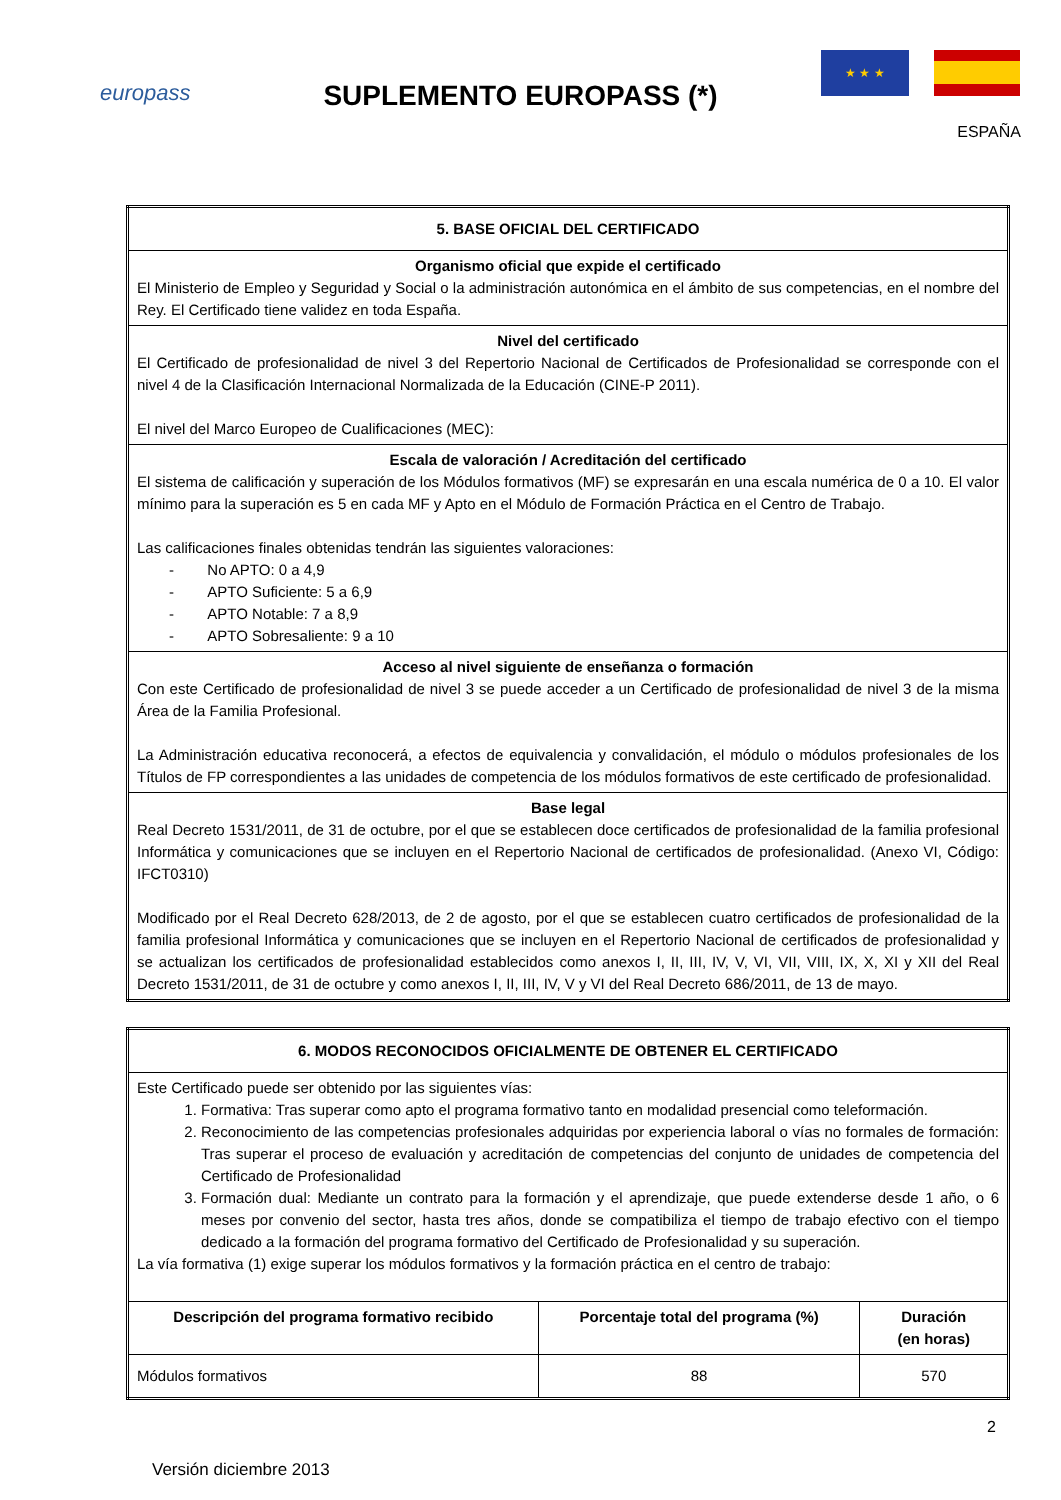europass
SUPLEMENTO EUROPASS (*)
★ ★ ★
ESPAÑA
| 5. BASE OFICIAL DEL CERTIFICADO |
| Organismo oficial que expide el certificado El Ministerio de Empleo y Seguridad y Social o la administración autonómica en el ámbito de sus competencias, en el nombre del Rey. El Certificado tiene validez en toda España. |
| Nivel del certificado El Certificado de profesionalidad de nivel 3 del Repertorio Nacional de Certificados de Profesionalidad se corresponde con el nivel 4 de la Clasificación Internacional Normalizada de la Educación (CINE-P 2011). El nivel del Marco Europeo de Cualificaciones (MEC): |
| Escala de valoración / Acreditación del certificado El sistema de calificación y superación de los Módulos formativos (MF) se expresarán en una escala numérica de 0 a 10. El valor mínimo para la superación es 5 en cada MF y Apto en el Módulo de Formación Práctica en el Centro de Trabajo. Las calificaciones finales obtenidas tendrán las siguientes valoraciones: - No APTO: 0 a 4,9 - APTO Suficiente: 5 a 6,9 - APTO Notable: 7 a 8,9 - APTO Sobresaliente: 9 a 10 |
| Acceso al nivel siguiente de enseñanza o formación Con este Certificado de profesionalidad de nivel 3 se puede acceder a un Certificado de profesionalidad de nivel 3 de la misma Área de la Familia Profesional. La Administración educativa reconocerá, a efectos de equivalencia y convalidación, el módulo o módulos profesionales de los Títulos de FP correspondientes a las unidades de competencia de los módulos formativos de este certificado de profesionalidad. |
| Base legal Real Decreto 1531/2011, de 31 de octubre, por el que se establecen doce certificados de profesionalidad de la familia profesional Informática y comunicaciones que se incluyen en el Repertorio Nacional de certificados de profesionalidad. (Anexo VI, Código: IFCT0310) Modificado por el Real Decreto 628/2013, de 2 de agosto, por el que se establecen cuatro certificados de profesionalidad de la familia profesional Informática y comunicaciones que se incluyen en el Repertorio Nacional de certificados de profesionalidad y se actualizan los certificados de profesionalidad establecidos como anexos I, II, III, IV, V, VI, VII, VIII, IX, X, XI y XII del Real Decreto 1531/2011, de 31 de octubre y como anexos I, II, III, IV, V y VI del Real Decreto 686/2011, de 13 de mayo. |
| 6. MODOS RECONOCIDOS OFICIALMENTE DE OBTENER EL CERTIFICADO | | |
| Este Certificado puede ser obtenido por las siguientes vías: 1. Formativa: Tras superar como apto el programa formativo tanto en modalidad presencial como teleformación. 2. Reconocimiento de las competencias profesionales adquiridas por experiencia laboral o vías no formales de formación: Tras superar el proceso de evaluación y acreditación de competencias del conjunto de unidades de competencia del Certificado de Profesionalidad 3. Formación dual: Mediante un contrato para la formación y el aprendizaje, que puede extenderse desde 1 año, o 6 meses por convenio del sector, hasta tres años, donde se compatibiliza el tiempo de trabajo efectivo con el tiempo dedicado a la formación del programa formativo del Certificado de Profesionalidad y su superación. La vía formativa (1) exige superar los módulos formativos y la formación práctica en el centro de trabajo: | | |
| Descripción del programa formativo recibido | Porcentaje total del programa (%) | Duración (en horas) |
| Módulos formativos | 88 | 570 |
Versión diciembre 2013
2